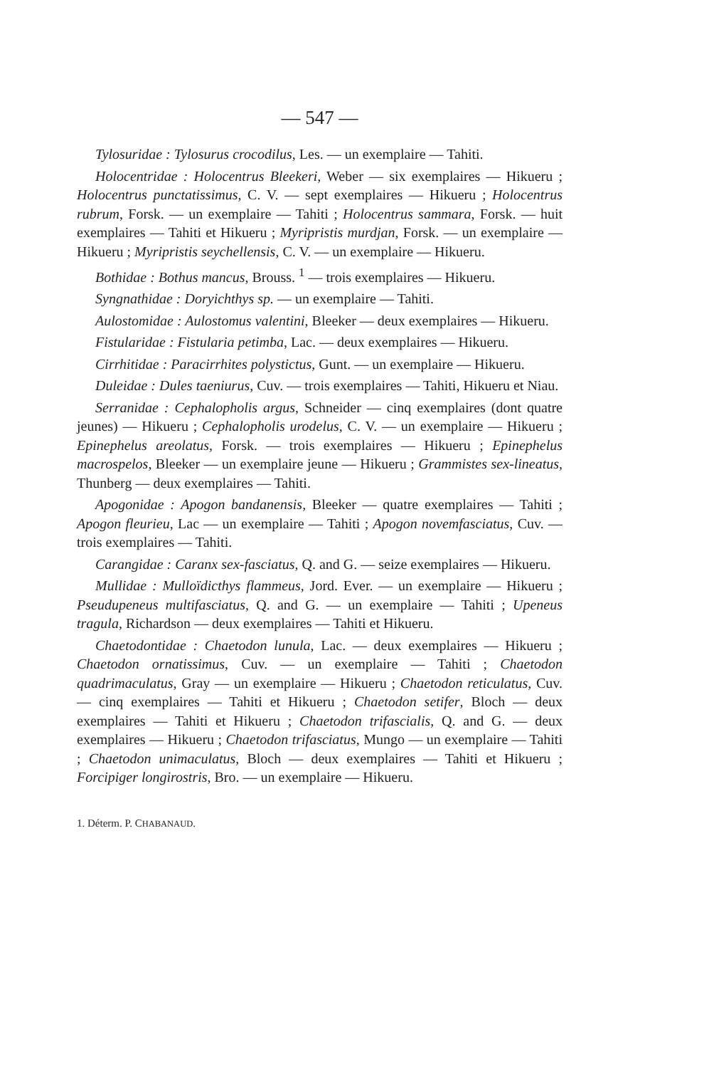— 547 —
Tylosuridae : Tylosurus crocodilus, Les. — un exemplaire — Tahiti.
Holocentridae : Holocentrus Bleekeri, Weber — six exemplaires — Hikueru ; Holocentrus punctatissimus, C. V. — sept exemplaires — Hikueru ; Holocentrus rubrum, Forsk. — un exemplaire — Tahiti ; Holocentrus sammara, Forsk. — huit exemplaires — Tahiti et Hikueru ; Myripristis murdjan, Forsk. — un exemplaire — Hikueru ; Myripristis seychellensis, C. V. — un exemplaire — Hikueru.
Bothidae : Bothus mancus, Brouss. <sup>1</sup> — trois exemplaires — Hikueru.
Syngnathidae : Doryichthys sp. — un exemplaire — Tahiti.
Aulostomidae : Aulostomus valentini, Bleeker — deux exemplaires — Hikueru.
Fistularidae : Fistularia petimba, Lac. — deux exemplaires — Hikueru.
Cirrhitidae : Paracirrhites polystictus, Gunt. — un exemplaire — Hikueru.
Duleidae : Dules taeniurus, Cuv. — trois exemplaires — Tahiti, Hikueru et Niau.
Serranidae : Cephalopholis argus, Schneider — cinq exemplaires (dont quatre jeunes) — Hikueru ; Cephalopholis urodelus, C. V. — un exemplaire — Hikueru ; Epinephelus areolatus, Forsk. — trois exemplaires — Hikueru ; Epinephelus macrospelos, Bleeker — un exemplaire jeune — Hikueru ; Grammistes sex-lineatus, Thunberg — deux exemplaires — Tahiti.
Apogonidae : Apogon bandanensis, Bleeker — quatre exemplaires — Tahiti ; Apogon fleurieu, Lac — un exemplaire — Tahiti ; Apogon novemfasciatus, Cuv. — trois exemplaires — Tahiti.
Carangidae : Caranx sex-fasciatus, Q. and G. — seize exemplaires — Hikueru.
Mullidae : Mulloïdicthys flammeus, Jord. Ever. — un exemplaire — Hikueru ; Pseudupeneus multifasciatus, Q. and G. — un exemplaire — Tahiti ; Upeneus tragula, Richardson — deux exemplaires — Tahiti et Hikueru.
Chaetodontidae : Chaetodon lunula, Lac. — deux exemplaires — Hikueru ; Chaetodon ornatissimus, Cuv. — un exemplaire — Tahiti ; Chaetodon quadrimaculatus, Gray — un exemplaire — Hikueru ; Chaetodon reticulatus, Cuv. — cinq exemplaires — Tahiti et Hikueru ; Chaetodon setifer, Bloch — deux exemplaires — Tahiti et Hikueru ; Chaetodon trifascialis, Q. and G. — deux exemplaires — Hikueru ; Chaetodon trifasciatus, Mungo — un exemplaire — Tahiti ; Chaetodon unimaculatus, Bloch — deux exemplaires — Tahiti et Hikueru ; Forcipiger longirostris, Bro. — un exemplaire — Hikueru.
1. Déterm. P. CHABANAUD.